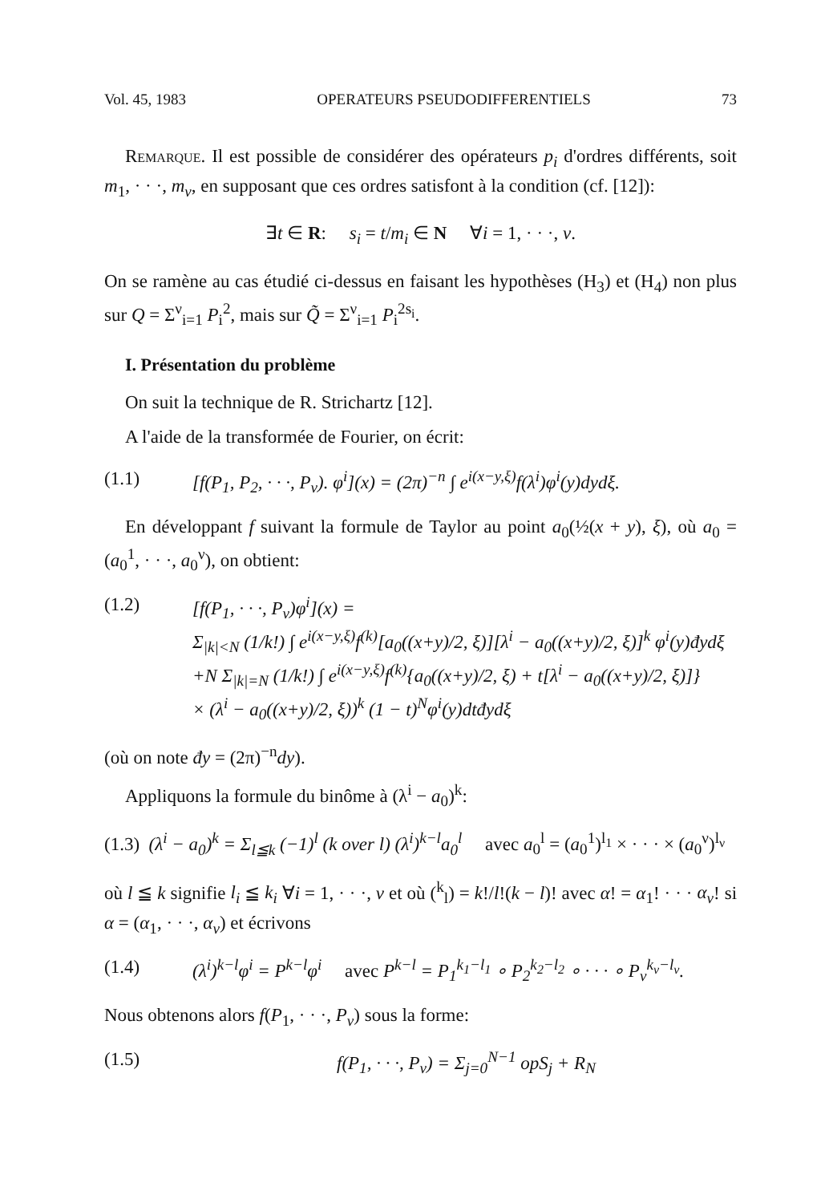Vol. 45, 1983 OPERATEURS PSEUDODIFFERENTIELS 73
Remarque. Il est possible de considérer des opérateurs p<sub>i</sub> d'ordres différents, soit m<sub>1</sub>, · · ·, m<sub>ν</sub>, en supposant que ces ordres satisfont à la condition (cf. [12]):
∃t ∈ R: s<sub>i</sub> = t/m<sub>i</sub> ∈ N ∀i = 1, · · ·, ν.
On se ramène au cas étudié ci-dessus en faisant les hypothèses (H<sub>3</sub>) et (H<sub>4</sub>) non plus sur Q = Σ<sup>ν</sup><sub>i=1</sub> P<sub>i</sub><sup>2</sup>, mais sur Q̃ = Σ<sup>ν</sup><sub>i=1</sub> P<sub>i</sub><sup>2s<sub>i</sub></sup>.
I. Présentation du problème
On suit la technique de R. Strichartz [12].
A l'aide de la transformée de Fourier, on écrit:
(1.1) [f(P<sub>1</sub>, P<sub>2</sub>, · · ·, P<sub>ν</sub>). φ<sup>i</sup>](x) = (2π)<sup>−n</sup> ∫ e<sup>i(x−y,ξ)</sup>f(λ<sup>i</sup>)φ<sup>i</sup>(y)dydξ.
En développant f suivant la formule de Taylor au point a<sub>0</sub>(½(x + y), ξ), où a<sub>0</sub> = (a<sub>0</sub><sup>1</sup>, · · ·, a<sub>0</sub><sup>ν</sup>), on obtient:
(1.2) [f(P<sub>1</sub>, · · ·, P<sub>ν</sub>)φ<sup>i</sup>](x) =
Σ<sub>|k|<N</sub> (1/k!) ∫ e<sup>i(x−y,ξ)</sup>f<sup>(k)</sup>[a<sub>0</sub>((x+y)/2, ξ)][λ<sup>i</sup> − a<sub>0</sub>((x+y)/2, ξ)]<sup>k</sup> φ<sup>i</sup>(y)đydξ
+N Σ<sub>|k|=N</sub> (1/k!) ∫ e<sup>i(x−y,ξ)</sup>f<sup>(k)</sup>{a<sub>0</sub>((x+y)/2, ξ) + t[λ<sup>i</sup> − a<sub>0</sub>((x+y)/2, ξ)]}
× (λ<sup>i</sup> − a<sub>0</sub>((x+y)/2, ξ))<sup>k</sup> (1 − t)<sup>N</sup>φ<sup>i</sup>(y)dtđydξ
(où on note đy = (2π)<sup>−n</sup>dy).
Appliquons la formule du binôme à (λ<sup>i</sup> − a<sub>0</sub>)<sup>k</sup>:
(1.3) (λ<sup>i</sup> − a<sub>0</sub>)<sup>k</sup> = Σ<sub>l≦k</sub> (−1)<sup>l</sup> (k over l) (λ<sup>i</sup>)<sup>k−l</sup>a<sub>0</sub><sup>l</sup> avec a<sub>0</sub><sup>l</sup> = (a<sub>0</sub><sup>1</sup>)<sup>l<sub>1</sub></sup> × · · · × (a<sub>0</sub><sup>ν</sup>)<sup>l<sub>ν</sub></sup>
où l ≦ k signifie l<sub>i</sub> ≦ k<sub>i</sub> ∀i = 1, · · ·, ν et où (<sup>k</sup><sub>l</sub>) = k!/l!(k − l)! avec α! = α<sub>1</sub>! · · · α<sub>ν</sub>! si α = (α<sub>1</sub>, · · ·, α<sub>ν</sub>) et écrivons
(1.4) (λ<sup>i</sup>)<sup>k−l</sup>φ<sup>i</sup> = P<sup>k−l</sup>φ<sup>i</sup> avec P<sup>k−l</sup> = P<sub>1</sub><sup>k<sub>1</sub>−l<sub>1</sub></sup> ∘ P<sub>2</sub><sup>k<sub>2</sub>−l<sub>2</sub></sup> ∘ · · · ∘ P<sub>ν</sub><sup>k<sub>ν</sub>−l<sub>ν</sub></sup>.
Nous obtenons alors f(P<sub>1</sub>, · · ·, P<sub>ν</sub>) sous la forme:
(1.5) f(P<sub>1</sub>, · · ·, P<sub>ν</sub>) = Σ<sub>j=0</sub><sup>N−1</sup> opS<sub>j</sub> + R<sub>N</sub>